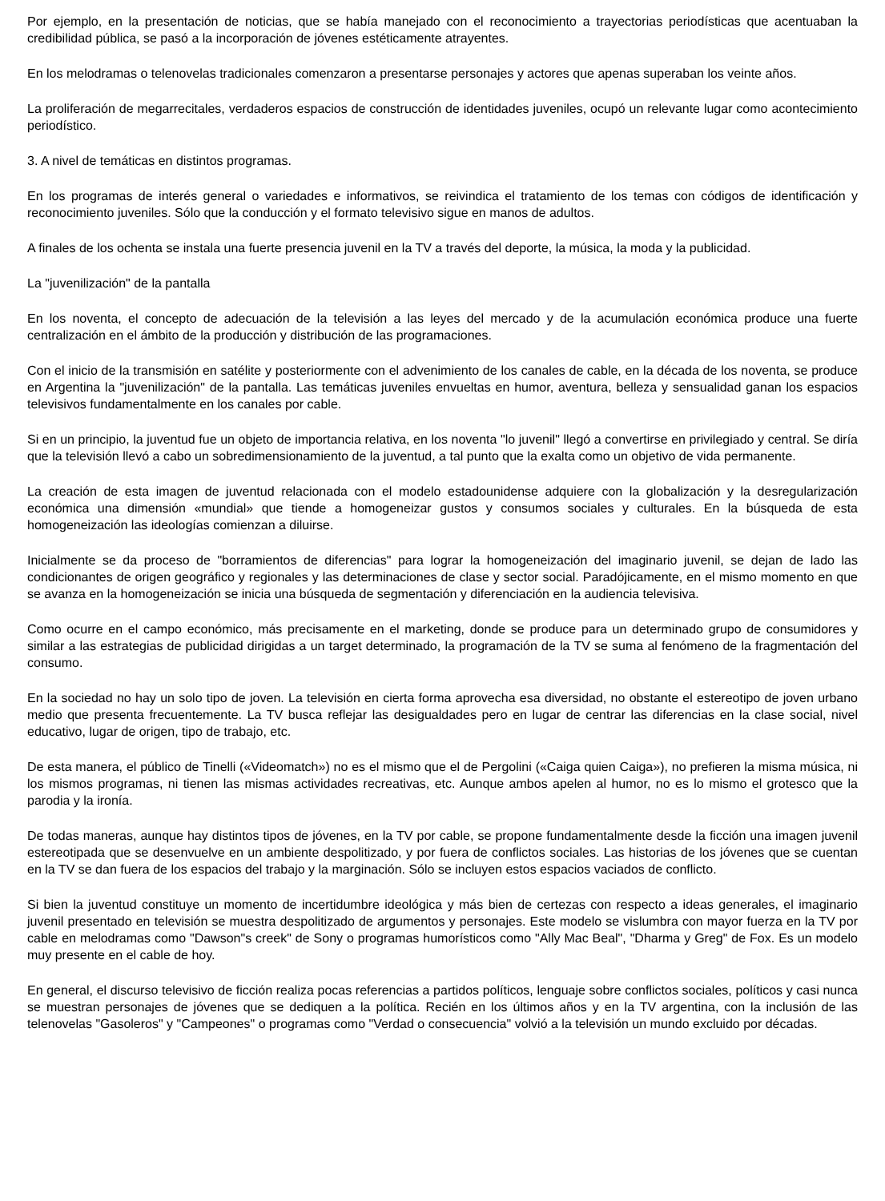Por ejemplo, en la presentación de noticias, que se había manejado con el reconocimiento a trayectorias periodísticas que acentuaban la credibilidad pública, se pasó a la incorporación de jóvenes estéticamente atrayentes.
En los melodramas o telenovelas tradicionales comenzaron a presentarse personajes y actores que apenas superaban los veinte años.
La proliferación de megarrecitales, verdaderos espacios de construcción de identidades juveniles, ocupó un relevante lugar como acontecimiento periodístico.
3. A nivel de temáticas en distintos programas.
En los programas de interés general o variedades e informativos, se reivindica el tratamiento de los temas con códigos de identificación y reconocimiento juveniles. Sólo que la conducción y el formato televisivo sigue en manos de adultos.
A finales de los ochenta se instala una fuerte presencia juvenil en la TV a través del deporte, la música, la moda y la publicidad.
La "juvenilización" de la pantalla
En los noventa, el concepto de adecuación de la televisión a las leyes del mercado y de la acumulación económica produce una fuerte centralización en el ámbito de la producción y distribución de las programaciones.
Con el inicio de la transmisión en satélite y posteriormente con el advenimiento de los canales de cable, en la década de los noventa, se produce en Argentina la "juvenilización" de la pantalla. Las temáticas juveniles envueltas en humor, aventura, belleza y sensualidad ganan los espacios televisivos fundamentalmente en los canales por cable.
Si en un principio, la juventud fue un objeto de importancia relativa, en los noventa "lo juvenil" llegó a convertirse en privilegiado y central. Se diría que la televisión llevó a cabo un sobredimensionamiento de la juventud, a tal punto que la exalta como un objetivo de vida permanente.
La creación de esta imagen de juventud relacionada con el modelo estadounidense adquiere con la globalización y la desregularización económica una dimensión «mundial» que tiende a homogeneizar gustos y consumos sociales y culturales. En la búsqueda de esta homogeneización las ideologías comienzan a diluirse.
Inicialmente se da proceso de "borramientos de diferencias" para lograr la homogeneización del imaginario juvenil, se dejan de lado las condicionantes de origen geográfico y regionales y las determinaciones de clase y sector social. Paradójicamente, en el mismo momento en que se avanza en la homogeneización se inicia una búsqueda de segmentación y diferenciación en la audiencia televisiva.
Como ocurre en el campo económico, más precisamente en el marketing, donde se produce para un determinado grupo de consumidores y similar a las estrategias de publicidad dirigidas a un target determinado, la programación de la TV se suma al fenómeno de la fragmentación del consumo.
En la sociedad no hay un solo tipo de joven. La televisión en cierta forma aprovecha esa diversidad, no obstante el estereotipo de joven urbano medio que presenta frecuentemente. La TV busca reflejar las desigualdades pero en lugar de centrar las diferencias en la clase social, nivel educativo, lugar de origen, tipo de trabajo, etc.
De esta manera, el público de Tinelli («Videomatch») no es el mismo que el de Pergolini («Caiga quien Caiga»), no prefieren la misma música, ni los mismos programas, ni tienen las mismas actividades recreativas, etc. Aunque ambos apelen al humor, no es lo mismo el grotesco que la parodia y la ironía.
De todas maneras, aunque hay distintos tipos de jóvenes, en la TV por cable, se propone fundamentalmente desde la ficción una imagen juvenil estereotipada que se desenvuelve en un ambiente despolitizado, y por fuera de conflictos sociales. Las historias de los jóvenes que se cuentan en la TV se dan fuera de los espacios del trabajo y la marginación. Sólo se incluyen estos espacios vaciados de conflicto.
Si bien la juventud constituye un momento de incertidumbre ideológica y más bien de certezas con respecto a ideas generales, el imaginario juvenil presentado en televisión se muestra despolitizado de argumentos y personajes. Este modelo se vislumbra con mayor fuerza en la TV por cable en melodramas como "Dawson"s creek" de Sony o programas humorísticos como "Ally Mac Beal", "Dharma y Greg" de Fox. Es un modelo muy presente en el cable de hoy.
En general, el discurso televisivo de ficción realiza pocas referencias a partidos políticos, lenguaje sobre conflictos sociales, políticos y casi nunca se muestran personajes de jóvenes que se dediquen a la política. Recién en los últimos años y en la TV argentina, con la inclusión de las telenovelas "Gasoleros" y "Campeones" o programas como "Verdad o consecuencia" volvió a la televisión un mundo excluido por décadas.